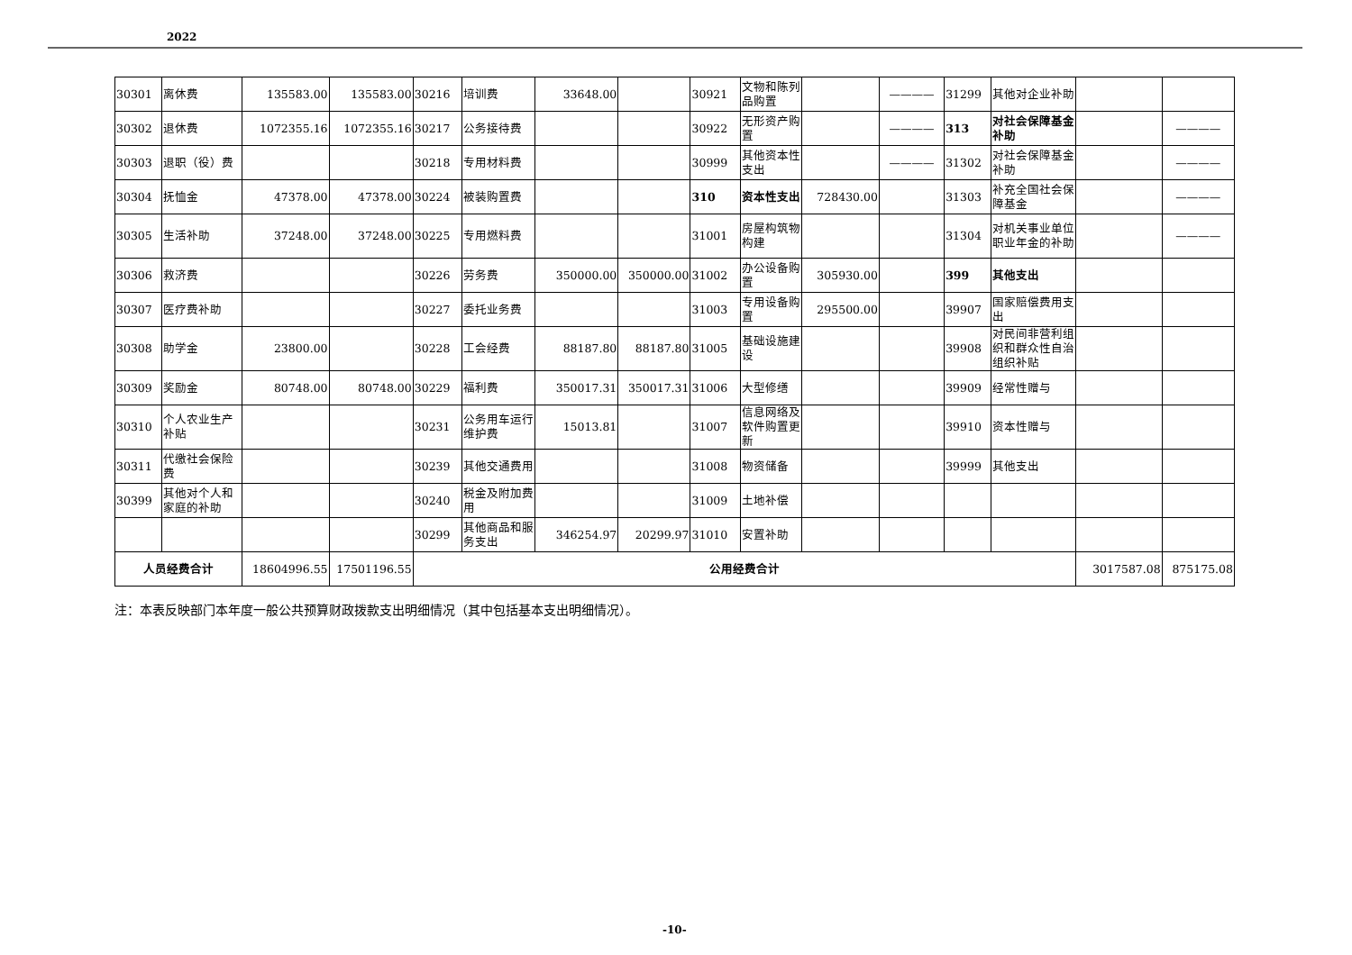2022
| 30301 | 离休费 | 135583.00 | 135583.00 | 30216 | 培训费 | 33648.00 | | 30921 | 文物和陈列品购置 | | ———— | 31299 | 其他对企业补助 | | |
| 30302 | 退休费 | 1072355.16 | 1072355.16 | 30217 | 公务接待费 | | | 30922 | 无形资产购置 | | ———— | 313 | 对社会保障基金补助 | | ———— |
| 30303 | 退职（役）费 | | | 30218 | 专用材料费 | | | 30999 | 其他资本性支出 | | ———— | 31302 | 对社会保障基金补助 | | ———— |
| 30304 | 抚恤金 | 47378.00 | 47378.00 | 30224 | 被装购置费 | | | 310 | 资本性支出 | 728430.00 | | 31303 | 补充全国社会保障基金 | | ———— |
| 30305 | 生活补助 | 37248.00 | 37248.00 | 30225 | 专用燃料费 | | | 31001 | 房屋构筑物构建 | | | 31304 | 对机关事业单位职业年金的补助 | | ———— |
| 30306 | 救济费 | | | 30226 | 劳务费 | 350000.00 | 350000.00 | 31002 | 办公设备购置 | 305930.00 | | 399 | 其他支出 | | |
| 30307 | 医疗费补助 | | | 30227 | 委托业务费 | | | 31003 | 专用设备购置 | 295500.00 | | 39907 | 国家赔偿费用支出 | | |
| 30308 | 助学金 | 23800.00 | | 30228 | 工会经费 | 88187.80 | 88187.80 | 31005 | 基础设施建设 | | | 39908 | 对民间非营利组织和群众性自治组织补贴 | | |
| 30309 | 奖励金 | 80748.00 | 80748.00 | 30229 | 福利费 | 350017.31 | 350017.31 | 31006 | 大型修缮 | | | 39909 | 经常性赠与 | | |
| 30310 | 个人农业生产补贴 | | | 30231 | 公务用车运行维护费 | 15013.81 | | 31007 | 信息网络及软件购置更新 | | | 39910 | 资本性赠与 | | |
| 30311 | 代缴社会保险费 | | | 30239 | 其他交通费用 | | | 31008 | 物资储备 | | | 39999 | 其他支出 | | |
| 30399 | 其他对个人和家庭的补助 | | | 30240 | 税金及附加费用 | | | 31009 | 土地补偿 | | | | | | |
| | | | | 30299 | 其他商品和服务支出 | 346254.97 | 20299.97 | 31010 | 安置补助 | | | | | | |
| 人员经费合计 | | 18604996.55 | 17501196.55 | 公用经费合计 | | | | | | | | | | 3017587.08 | 875175.08 |
注：本表反映部门本年度一般公共预算财政拨款支出明细情况（其中包括基本支出明细情况）。
-10-